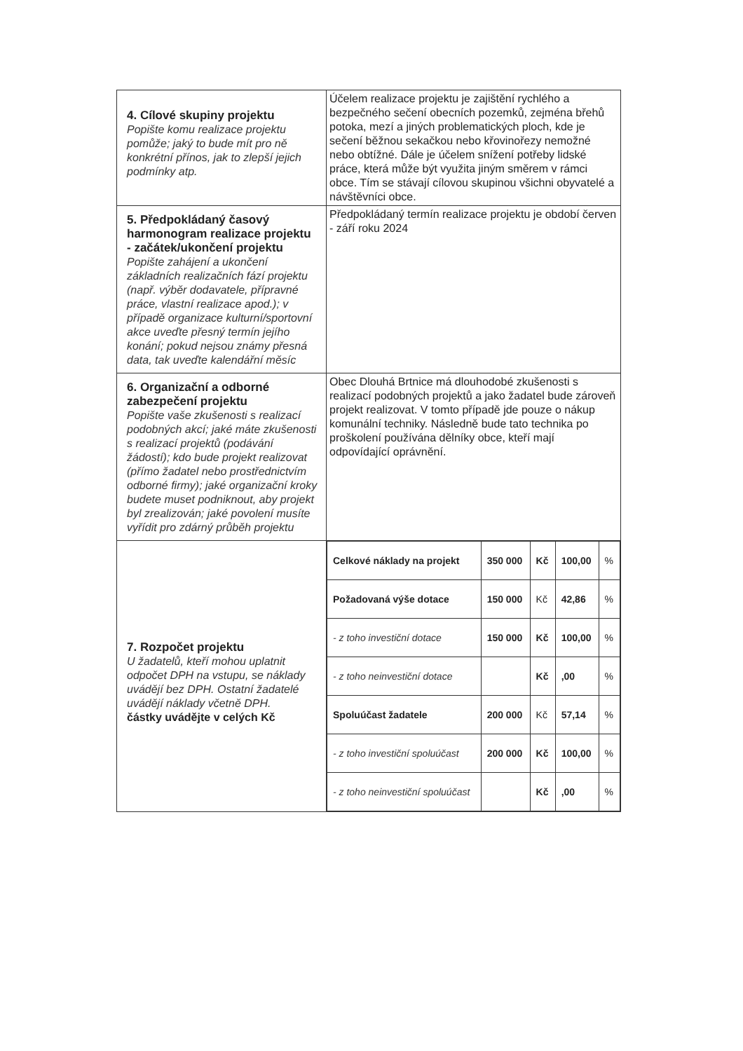| 4. Cílové skupiny projektu Popište komu realizace projektu pomůže; jaký to bude mít pro ně konkrétní přínos, jak to zlepší jejich podmínky atp. | Účelem realizace projektu je zajištění rychlého a bezpečného sečení obecních pozemků, zejména břehů potoka, mezí a jiných problematických ploch, kde je sečení běžnou sekačkou nebo křovinořezy nemožné nebo obtížné. Dále je účelem snížení potřeby lidské práce, která může být využita jiným směrem v rámci obce. Tím se stávají cílovou skupinou všichni obyvatelé a návštěvníci obce. |
| 5. Předpokládaný časový harmonogram realizace projektu - začátek/ukončení projektu Popište zahájení a ukončení základních realizačních fází projektu (např. výběr dodavatele, přípravné práce, vlastní realizace apod.); v případě organizace kulturní/sportovní akce uveďte přesný termín jejího konání; pokud nejsou známy přesná data, tak uveďte kalendářní měsíc | Předpokládaný termín realizace projektu je období červen - září roku 2024 |
| 6. Organizační a odborné zabezpečení projektu Popište vaše zkušenosti s realizací podobných akcí; jaké máte zkušenosti s realizací projektů (podávání žádostí); kdo bude projekt realizovat (přímo žadatel nebo prostřednictvím odborné firmy); jaké organizační kroky budete muset podniknout, aby projekt byl zrealizován; jaké povolení musíte vyřídit pro zdárný průběh projektu | Obec Dlouhá Brtnice má dlouhodobé zkušenosti s realizací podobných projektů a jako žadatel bude zároveň projekt realizovat. V tomto případě jde pouze o nákup komunální techniky. Následně bude tato technika po proškolení používána dělníky obce, kteří mají odpovídající oprávnění. |
| 7. Rozpočet projektu U žadatelů, kteří mohou uplatnit odpočet DPH na vstupu, se náklady uvádějí bez DPH. Ostatní žadatelé uvádějí náklady včetně DPH. částky uvádějte v celých Kč | / Celkové náklady na projekt / 350 000 / Kč / 100,00 / % / / Požadovaná výše dotace / 150 000 / Kč / 42,86 / % / / - z toho investiční dotace / 150 000 / Kč / 100,00 / % / / - z toho neinvestiční dotace / / Kč / ,00 / % / / Spoluúčast žadatele / 200 000 / Kč / 57,14 / % / / - z toho investiční spoluúčast / 200 000 / Kč / 100,00 / % / / - z toho neinvestiční spoluúčast / / Kč / ,00 / % / |